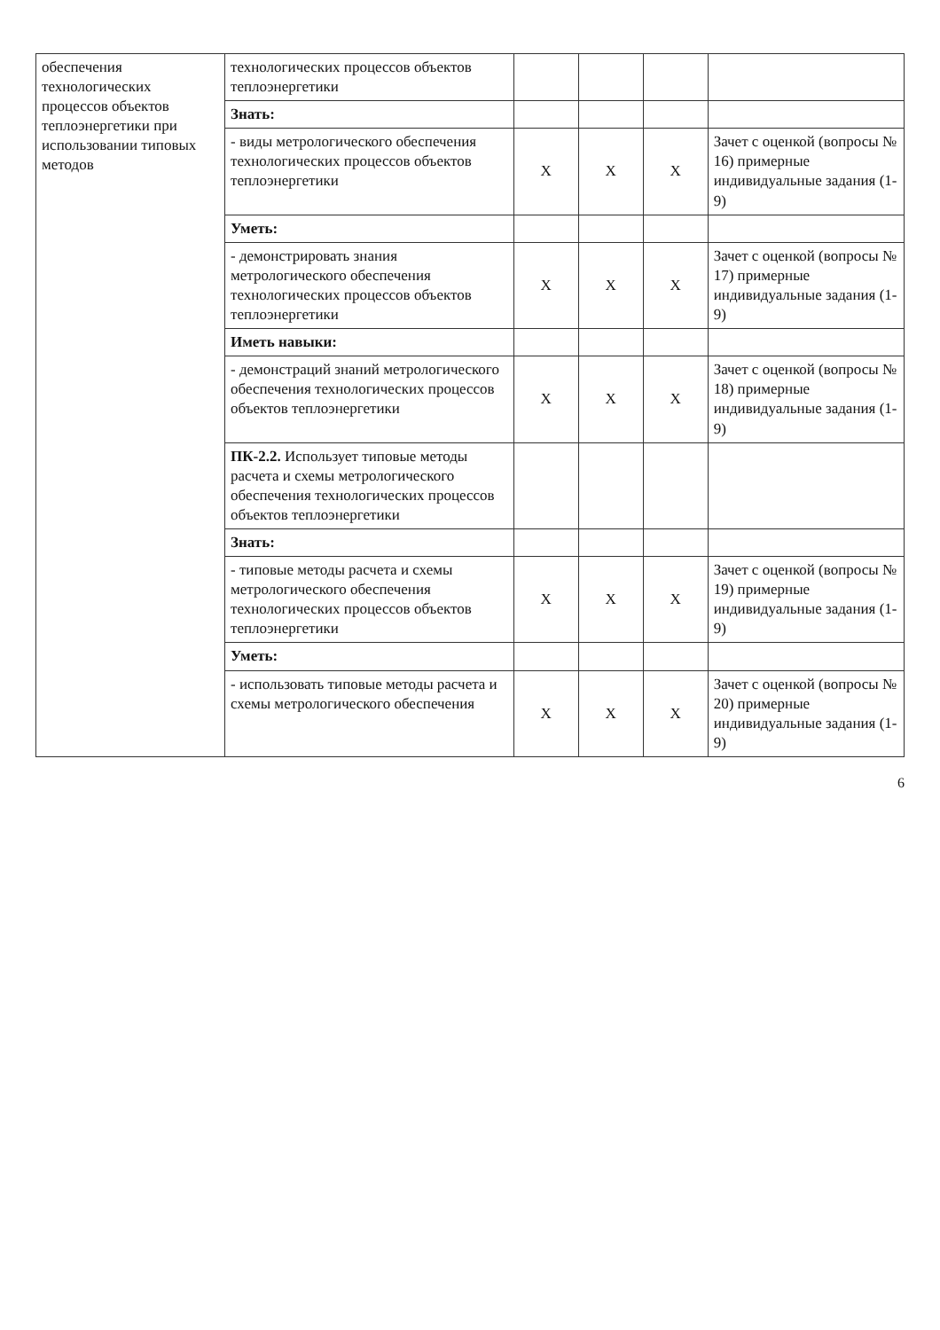| обеспечения технологических процессов объектов теплоэнергетики при использовании типовых методов | технологических процессов объектов теплоэнергетики | | | | |
| | Знать: | | | | |
| | - виды метрологического обеспечения технологических процессов объектов теплоэнергетики | X | X | X | Зачет с оценкой (вопросы № 16) примерные индивидуальные задания (1-9) |
| | Уметь: | | | | |
| | - демонстрировать знания метрологического обеспечения технологических процессов объектов теплоэнергетики | X | X | X | Зачет с оценкой (вопросы № 17) примерные индивидуальные задания (1-9) |
| | Иметь навыки: | | | | |
| | - демонстраций знаний метрологического обеспечения технологических процессов объектов теплоэнергетики | X | X | X | Зачет с оценкой (вопросы № 18) примерные индивидуальные задания (1-9) |
| | ПК-2.2. Использует типовые методы расчета и схемы метрологического обеспечения технологических процессов объектов теплоэнергетики | | | | |
| | Знать: | | | | |
| | - типовые методы расчета и схемы метрологического обеспечения технологических процессов объектов теплоэнергетики | X | X | X | Зачет с оценкой (вопросы № 19) примерные индивидуальные задания (1-9) |
| | Уметь: | | | | |
| | - использовать типовые методы расчета и схемы метрологического обеспечения | X | X | X | Зачет с оценкой (вопросы № 20) примерные индивидуальные задания (1-9) |
6